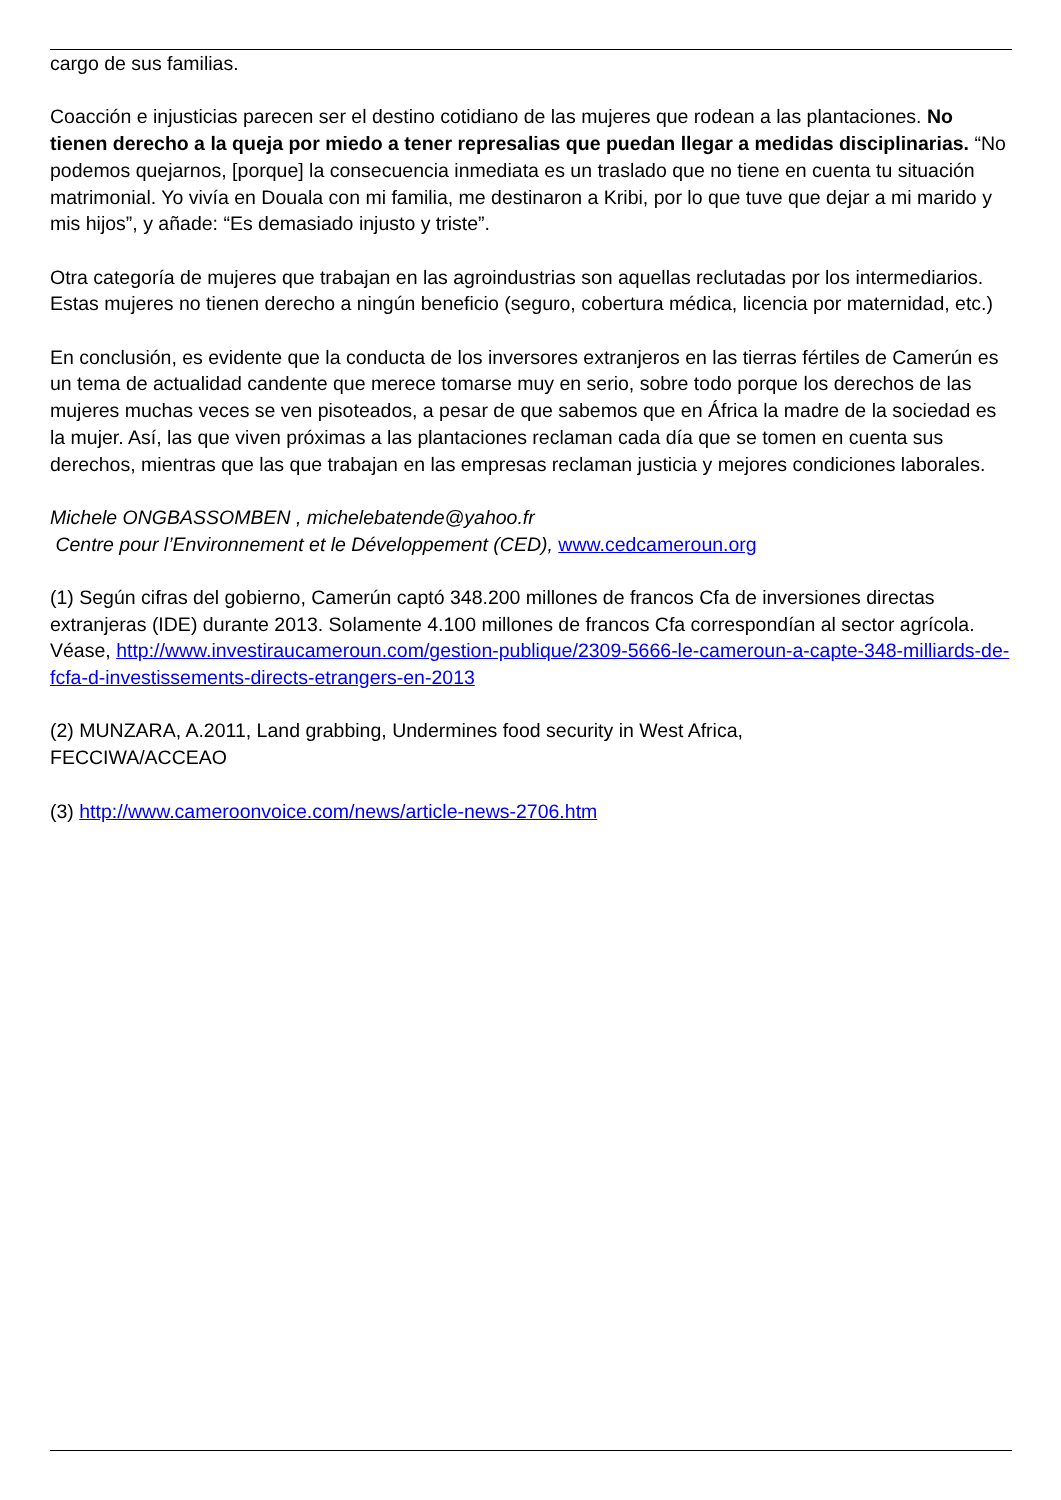cargo de sus familias.
Coacción e injusticias parecen ser el destino cotidiano de las mujeres que rodean a las plantaciones. No tienen derecho a la queja por miedo a tener represalias que puedan llegar a medidas disciplinarias. “No podemos quejarnos, [porque] la consecuencia inmediata es un traslado que no tiene en cuenta tu situación matrimonial. Yo vivía en Douala con mi familia, me destinaron a Kribi, por lo que tuve que dejar a mi marido y mis hijos”, y añade: “Es demasiado injusto y triste”.
Otra categoría de mujeres que trabajan en las agroindustrias son aquellas reclutadas por los intermediarios. Estas mujeres no tienen derecho a ningún beneficio (seguro, cobertura médica, licencia por maternidad, etc.)
En conclusión, es evidente que la conducta de los inversores extranjeros en las tierras fértiles de Camerún es un tema de actualidad candente que merece tomarse muy en serio, sobre todo porque los derechos de las mujeres muchas veces se ven pisoteados, a pesar de que sabemos que en África la madre de la sociedad es la mujer. Así, las que viven próximas a las plantaciones reclaman cada día que se tomen en cuenta sus derechos, mientras que las que trabajan en las empresas reclaman justicia y mejores condiciones laborales.
Michele ONGBASSOMBEN , michelebatende@yahoo.fr
Centre pour l’Environnement et le Développement (CED), www.cedcameroun.org
(1) Según cifras del gobierno, Camerún captó 348.200 millones de francos Cfa de inversiones directas extranjeras (IDE) durante 2013. Solamente 4.100 millones de francos Cfa correspondían al sector agrícola. Véase, http://www.investiraucameroun.com/gestion-publique/2309-5666-le-cameroun-a-capte-348-milliards-de-fcfa-d-investissements-directs-etrangers-en-2013
(2) MUNZARA, A.2011, Land grabbing, Undermines food security in West Africa,
FECCIWA/ACCEAO
(3) http://www.cameroonvoice.com/news/article-news-2706.htm